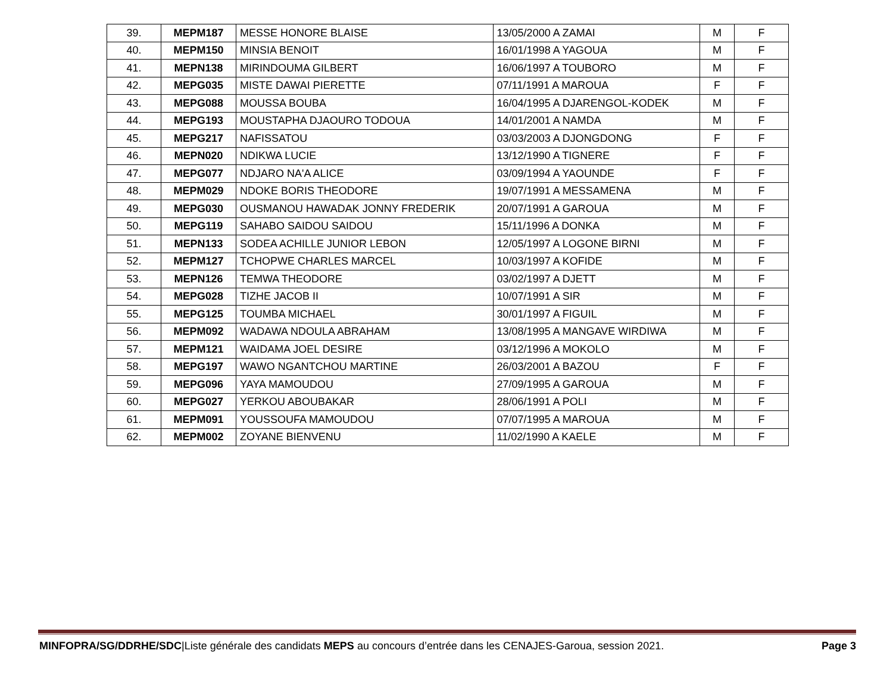| 39. | MEPM187 | MESSE HONORE BLAISE | 13/05/2000 A ZAMAI | M | F |
| 40. | MEPM150 | MINSIA BENOIT | 16/01/1998 A YAGOUA | M | F |
| 41. | MEPN138 | MIRINDOUMA GILBERT | 16/06/1997 A TOUBORO | M | F |
| 42. | MEPG035 | MISTE DAWAI PIERETTE | 07/11/1991 A MAROUA | F | F |
| 43. | MEPG088 | MOUSSA BOUBA | 16/04/1995 A DJARENGOL-KODEK | M | F |
| 44. | MEPG193 | MOUSTAPHA DJAOURO TODOUA | 14/01/2001 A NAMDA | M | F |
| 45. | MEPG217 | NAFISSATOU | 03/03/2003 A DJONGDONG | F | F |
| 46. | MEPN020 | NDIKWA LUCIE | 13/12/1990 A TIGNERE | F | F |
| 47. | MEPG077 | NDJARO NA'A ALICE | 03/09/1994 A YAOUNDE | F | F |
| 48. | MEPM029 | NDOKE BORIS THEODORE | 19/07/1991 A MESSAMENA | M | F |
| 49. | MEPG030 | OUSMANOU HAWADAK JONNY FREDERIK | 20/07/1991 A GAROUA | M | F |
| 50. | MEPG119 | SAHABO SAIDOU SAIDOU | 15/11/1996 A DONKA | M | F |
| 51. | MEPN133 | SODEA ACHILLE JUNIOR LEBON | 12/05/1997 A LOGONE BIRNI | M | F |
| 52. | MEPM127 | TCHOPWE CHARLES MARCEL | 10/03/1997 A KOFIDE | M | F |
| 53. | MEPN126 | TEMWA THEODORE | 03/02/1997 A DJETT | M | F |
| 54. | MEPG028 | TIZHE JACOB II | 10/07/1991 A SIR | M | F |
| 55. | MEPG125 | TOUMBA MICHAEL | 30/01/1997 A FIGUIL | M | F |
| 56. | MEPM092 | WADAWA NDOULA ABRAHAM | 13/08/1995 A MANGAVE WIRDIWA | M | F |
| 57. | MEPM121 | WAIDAMA JOEL DESIRE | 03/12/1996 A MOKOLO | M | F |
| 58. | MEPG197 | WAWO NGANTCHOU MARTINE | 26/03/2001 A BAZOU | F | F |
| 59. | MEPG096 | YAYA MAMOUDOU | 27/09/1995 A GAROUA | M | F |
| 60. | MEPG027 | YERKOU ABOUBAKAR | 28/06/1991 A POLI | M | F |
| 61. | MEPM091 | YOUSSOUFA MAMOUDOU | 07/07/1995 A MAROUA | M | F |
| 62. | MEPM002 | ZOYANE BIENVENU | 11/02/1990 A KAELE | M | F |
MINFOPRA/SG/DDRHE/SDC|Liste générale des candidats MEPS au concours d’entrée dans les CENAJES-Garoua, session 2021. Page 3